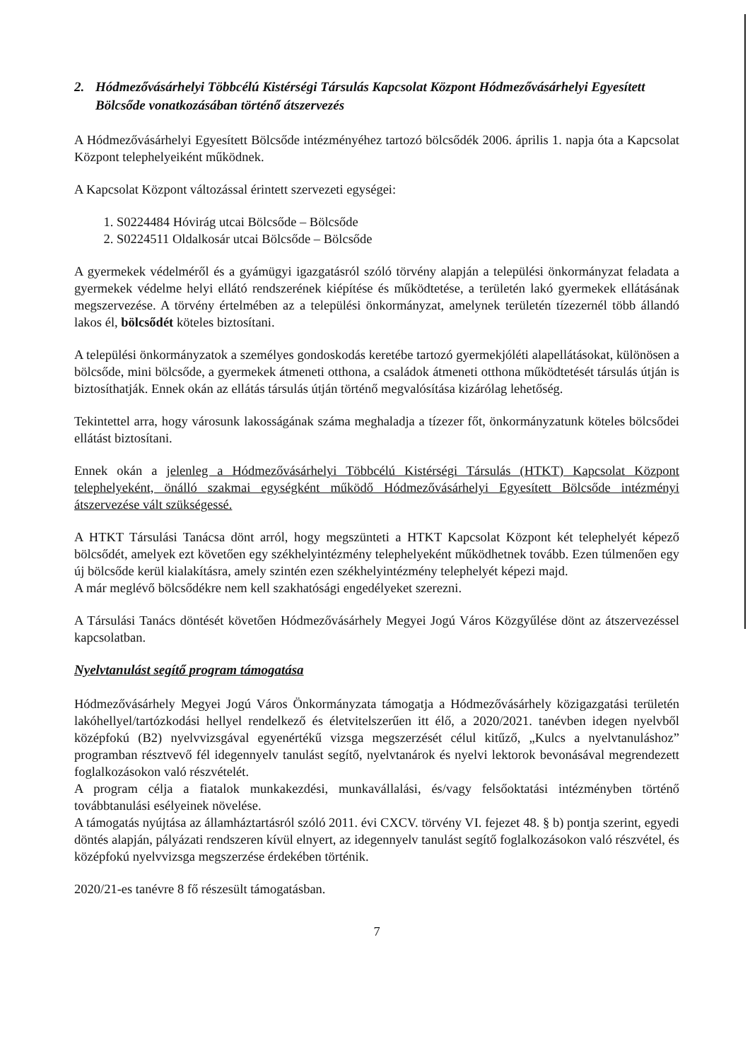2. Hódmezővásárhelyi Többcélú Kistérségi Társulás Kapcsolat Központ Hódmezővásárhelyi Egyesített Bölcsőde vonatkozásában történő átszervezés
A Hódmezővásárhelyi Egyesített Bölcsőde intézményéhez tartozó bölcsődék 2006. április 1. napja óta a Kapcsolat Központ telephelyeiként működnek.
A Kapcsolat Központ változással érintett szervezeti egységei:
1. S0224484 Hóvirág utcai Bölcsőde – Bölcsőde
2. S0224511 Oldalkosár utcai Bölcsőde – Bölcsőde
A gyermekek védelméről és a gyámügyi igazgatásról szóló törvény alapján a települési önkormányzat feladata a gyermekek védelme helyi ellátó rendszerének kiépítése és működtetése, a területén lakó gyermekek ellátásának megszervezése. A törvény értelmében az a települési önkormányzat, amelynek területén tízezernél több állandó lakos él, bölcsődét köteles biztosítani.
A települési önkormányzatok a személyes gondoskodás keretébe tartozó gyermekjóléti alapellátásokat, különösen a bölcsőde, mini bölcsőde, a gyermekek átmeneti otthona, a családok átmeneti otthona működtetését társulás útján is biztosíthatják. Ennek okán az ellátás társulás útján történő megvalósítása kizárólag lehetőség.
Tekintettel arra, hogy városunk lakosságának száma meghaladja a tízezer főt, önkormányzatunk köteles bölcsődei ellátást biztosítani.
Ennek okán a jelenleg a Hódmezővásárhelyi Többcélú Kistérségi Társulás (HTKT) Kapcsolat Központ telephelyeként, önálló szakmai egységként működő Hódmezővásárhelyi Egyesített Bölcsőde intézményi átszervezése vált szükségessé.
A HTKT Társulási Tanácsa dönt arról, hogy megszünteti a HTKT Kapcsolat Központ két telephelyét képező bölcsődét, amelyek ezt követően egy székhelyintézmény telephelyeként működhetnek tovább. Ezen túlmenően egy új bölcsőde kerül kialakításra, amely szintén ezen székhelyintézmény telephelyét képezi majd.
A már meglévő bölcsődékre nem kell szakhatósági engedélyeket szerezni.
A Társulási Tanács döntését követően Hódmezővásárhely Megyei Jogú Város Közgyűlése dönt az átszervezéssel kapcsolatban.
Nyelvtanulást segítő program támogatása
Hódmezővásárhely Megyei Jogú Város Önkormányzata támogatja a Hódmezővásárhely közigazgatási területén lakóhellyel/tartózkodási hellyel rendelkező és életvitelszerűen itt élő, a 2020/2021. tanévben idegen nyelvből középfokú (B2) nyelvvizsgával egyenértékű vizsga megszerzését célul kitűző, „Kulcs a nyelvtanuláshoz” programban résztvevő fél idegennyelv tanulást segítő, nyelvtanárok és nyelvi lektorok bevonásával megrendezett foglalkozásokon való részvételét.
A program célja a fiatalok munkakezdési, munkavállalási, és/vagy felsőoktatási intézményben történő továbbtanulási esélyeinek növelése.
A támogatás nyújtása az államháztartásról szóló 2011. évi CXCV. törvény VI. fejezet 48. § b) pontja szerint, egyedi döntés alapján, pályázati rendszeren kívül elnyert, az idegennyelv tanulást segítő foglalkozásokon való részvétel, és középfokú nyelvvizsga megszerzése érdekében történik.
2020/21-es tanévre 8 fő részesült támogatásban.
7